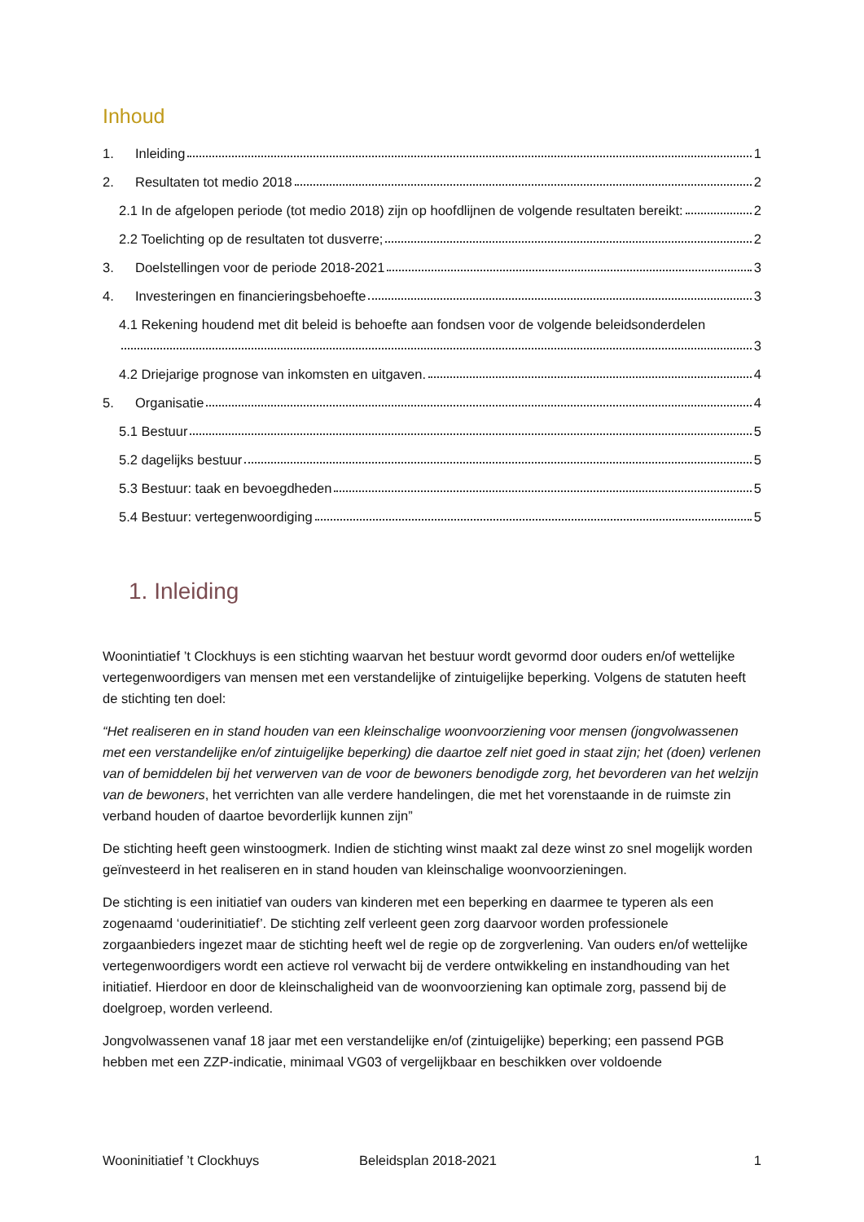Inhoud
1. Inleiding 1
2. Resultaten tot medio 2018 2
2.1 In de afgelopen periode (tot medio 2018) zijn op hoofdlijnen de volgende resultaten bereikt: 2
2.2 Toelichting op de resultaten tot dusverre; 2
3. Doelstellingen voor de periode 2018-2021 3
4. Investeringen en financieringsbehoefte 3
4.1 Rekening houdend met dit beleid is behoefte aan fondsen voor de volgende beleidsonderdelen
3
4.2 Driejarige prognose van inkomsten en uitgaven. 4
5. Organisatie 4
5.1 Bestuur 5
5.2 dagelijks bestuur 5
5.3 Bestuur: taak en bevoegdheden 5
5.4 Bestuur: vertegenwoordiging 5
1. Inleiding
Woonintiatief ’t Clockhuys is een stichting waarvan het bestuur wordt gevormd door ouders en/of wettelijke vertegenwoordigers van mensen met een verstandelijke of zintuigelijke beperking. Volgens de statuten heeft de stichting ten doel:
“Het realiseren en in stand houden van een kleinschalige woonvoorziening voor mensen (jongvolwassenen met een verstandelijke en/of zintuigelijke beperking) die daartoe zelf niet goed in staat zijn; het (doen) verlenen van of bemiddelen bij het verwerven van de voor de bewoners benodigde zorg, het bevorderen van het welzijn van de bewoners, het verrichten van alle verdere handelingen, die met het vorenstaande in de ruimste zin verband houden of daartoe bevorderlijk kunnen zijn”
De stichting heeft geen winstoogmerk. Indien de stichting winst maakt zal deze winst zo snel mogelijk worden geïnvesteerd in het realiseren en in stand houden van kleinschalige woonvoorzieningen.
De stichting is een initiatief van ouders van kinderen met een beperking en daarmee te typeren als een zogenaamd ‘ouderinitiatief’. De stichting zelf verleent geen zorg daarvoor worden professionele zorgaanbieders ingezet maar de stichting heeft wel de regie op de zorgverlening. Van ouders en/of wettelijke vertegenwoordigers wordt een actieve rol verwacht bij de verdere ontwikkeling en instandhouding van het initiatief. Hierdoor en door de kleinschaligheid van de woonvoorziening kan optimale zorg, passend bij de doelgroep, worden verleend.
Jongvolwassenen vanaf 18 jaar met een verstandelijke en/of (zintuigelijke) beperking; een passend PGB hebben met een ZZP-indicatie, minimaal VG03 of vergelijkbaar en beschikken over voldoende
Wooninitiatief ’t Clockhuys Beleidsplan 2018-2021 1